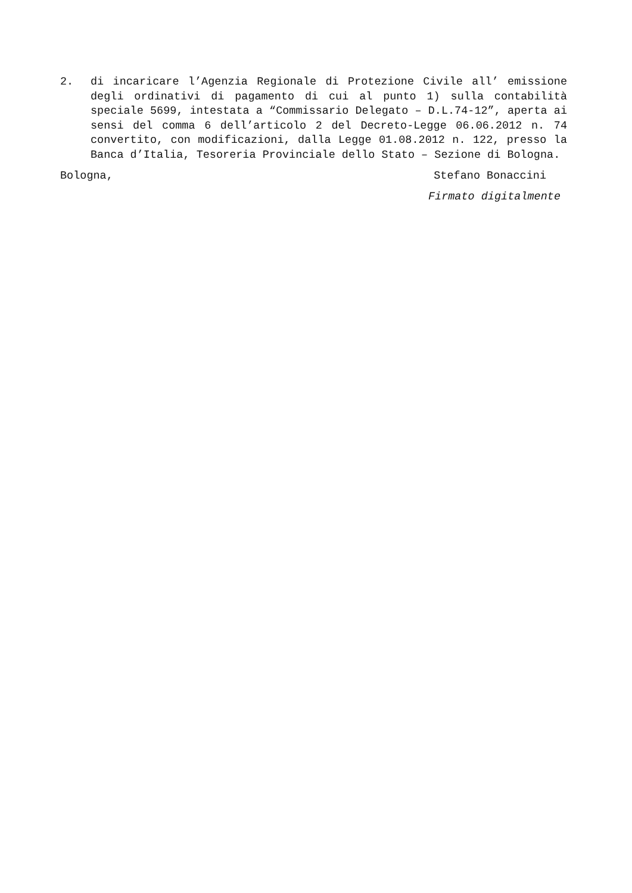2. di incaricare l’Agenzia Regionale di Protezione Civile all’ emissione degli ordinativi di pagamento di cui al punto 1) sulla contabilità speciale 5699, intestata a “Commissario Delegato – D.L.74-12”, aperta ai sensi del comma 6 dell’articolo 2 del Decreto-Legge 06.06.2012 n. 74 convertito, con modificazioni, dalla Legge 01.08.2012 n. 122, presso la Banca d’Italia, Tesoreria Provinciale dello Stato – Sezione di Bologna.
Bologna, Stefano Bonaccini
Firmato digitalmente